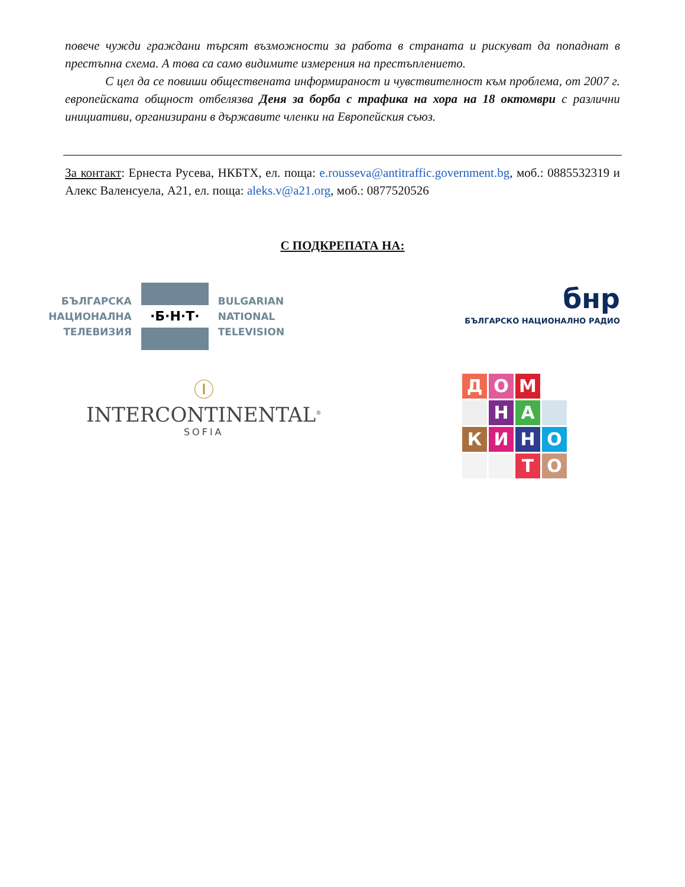повече чужди граждани търсят възможности за работа в страната и рискуват да попаднат в престъпна схема. А това са само видимите измерения на престъплението.
С цел да се повиши обществената информираност и чувствителност към проблема, от 2007 г. европейската общност отбелязва Деня за борба с трафика на хора на 18 октомври с различни инициативи, организирани в държавите членки на Европейския съюз.
За контакт: Ернеста Русева, НКБТХ, ел. поща: e.rousseva@antitraffic.government.bg, моб.: 0885532319 и Алекс Валенсуела, А21, ел. поща: aleks.v@a21.org, моб.: 0877520526
С ПОДКРЕПАТА НА:
БЪЛГАРСКА
НАЦИОНАЛНА
ТЕЛЕВИЗИЯ
·Б·Н·Т·
BULGARIAN
NATIONAL
TELEVISION
бнр
БЪЛГАРСКО НАЦИОНАЛНО РАДИО
Ⓘ
INTERCONTINENTAL<sup>®</sup>
SOFIA
Д
О
М
Н
А
К
И
Н
О
Т
О